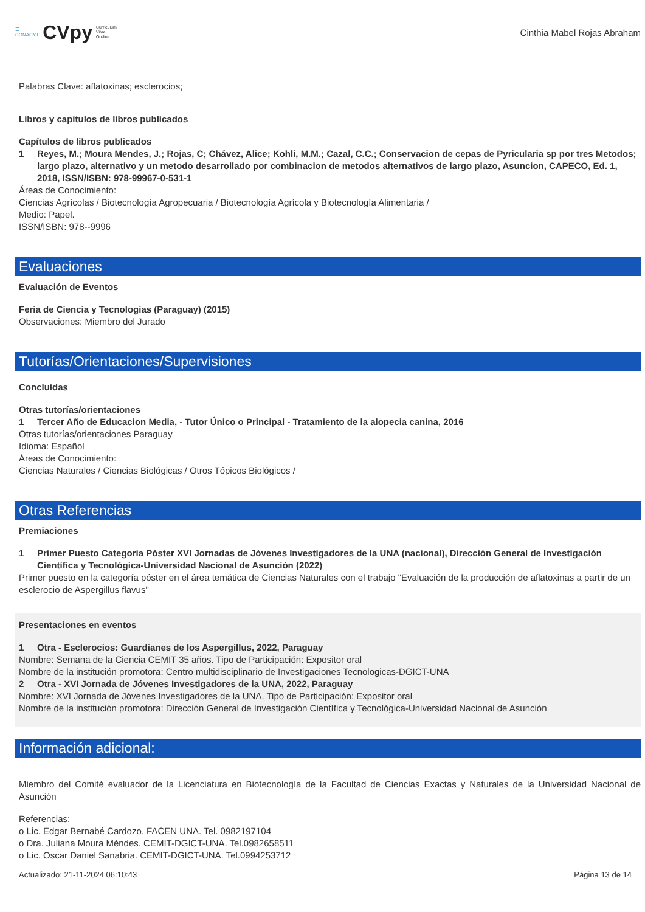☰
CONACYT CVpy Curriculum
Vitae
On-line
Cinthia Mabel Rojas Abraham
Palabras Clave: aflatoxinas; esclerocios;
Libros y capítulos de libros publicados
Capítulos de libros publicados
1 Reyes, M.; Moura Mendes, J.; Rojas, C; Chávez, Alice; Kohli, M.M.; Cazal, C.C.; Conservacion de cepas de Pyricularia sp por tres Metodos; largo plazo, alternativo y un metodo desarrollado por combinacion de metodos alternativos de largo plazo, Asuncion, CAPECO, Ed. 1, 2018, ISSN/ISBN: 978-99967-0-531-1
Áreas de Conocimiento:
Ciencias Agrícolas / Biotecnología Agropecuaria / Biotecnología Agrícola y Biotecnología Alimentaria /
Medio: Papel.
ISSN/ISBN: 978--9996
Evaluaciones
Evaluación de Eventos
Feria de Ciencia y Tecnologias (Paraguay) (2015)
Observaciones: Miembro del Jurado
Tutorías/Orientaciones/Supervisiones
Concluidas
Otras tutorías/orientaciones
1 Tercer Año de Educacion Media, - Tutor Único o Principal - Tratamiento de la alopecia canina, 2016
Otras tutorías/orientaciones Paraguay
Idioma: Español
Áreas de Conocimiento:
Ciencias Naturales / Ciencias Biológicas / Otros Tópicos Biológicos /
Otras Referencias
Premiaciones
1 Primer Puesto Categoría Póster XVI Jornadas de Jóvenes Investigadores de la UNA (nacional), Dirección General de Investigación Científica y Tecnológica-Universidad Nacional de Asunción (2022)
Primer puesto en la categoría póster en el área temática de Ciencias Naturales con el trabajo "Evaluación de la producción de aflatoxinas a partir de un esclerocio de Aspergillus flavus"
Presentaciones en eventos
1 Otra - Esclerocios: Guardianes de los Aspergillus, 2022, Paraguay
Nombre: Semana de la Ciencia CEMIT 35 años. Tipo de Participación: Expositor oral
Nombre de la institución promotora: Centro multidisciplinario de Investigaciones Tecnologicas-DGICT-UNA
2 Otra - XVI Jornada de Jóvenes Investigadores de la UNA, 2022, Paraguay
Nombre: XVI Jornada de Jóvenes Investigadores de la UNA. Tipo de Participación: Expositor oral
Nombre de la institución promotora: Dirección General de Investigación Científica y Tecnológica-Universidad Nacional de Asunción
Información adicional:
Miembro del Comité evaluador de la Licenciatura en Biotecnología de la Facultad de Ciencias Exactas y Naturales de la Universidad Nacional de Asunción
Referencias:
o Lic. Edgar Bernabé Cardozo. FACEN UNA. Tel. 0982197104
o Dra. Juliana Moura Méndes. CEMIT-DGICT-UNA. Tel.0982658511
o Lic. Oscar Daniel Sanabria. CEMIT-DGICT-UNA. Tel.0994253712
Actualizado: 21-11-2024 06:10:43 Página 13 de 14